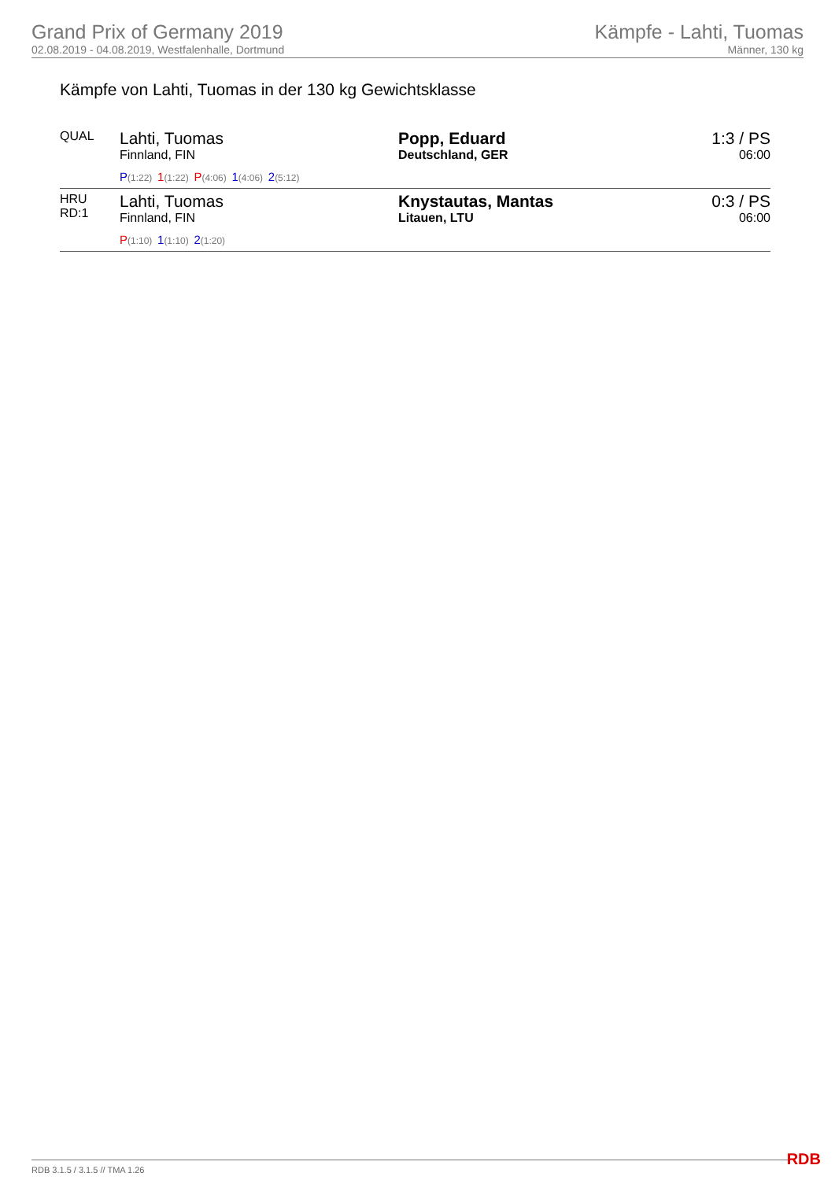Grand Prix of Germany 2019
02.08.2019 - 04.08.2019, Westfalenhalle, Dortmund
Kämpfe - Lahti, Tuomas
Männer, 130 kg
Kämpfe von Lahti, Tuomas in der 130 kg Gewichtsklasse
| QUAL | Lahti, Tuomas Finnland, FIN P (1:22) 1 (1:22) P (4:06) 1 (4:06) 2 (5:12) | Popp, Eduard Deutschland, GER | 1:3 / PS 06:00 |
| HRU RD:1 | Lahti, Tuomas Finnland, FIN P (1:10) 1 (1:10) 2 (1:20) | Knystautas, Mantas Litauen, LTU | 0:3 / PS 06:00 |
RDB 3.1.5 / 3.1.5 // TMA 1.26 RDB